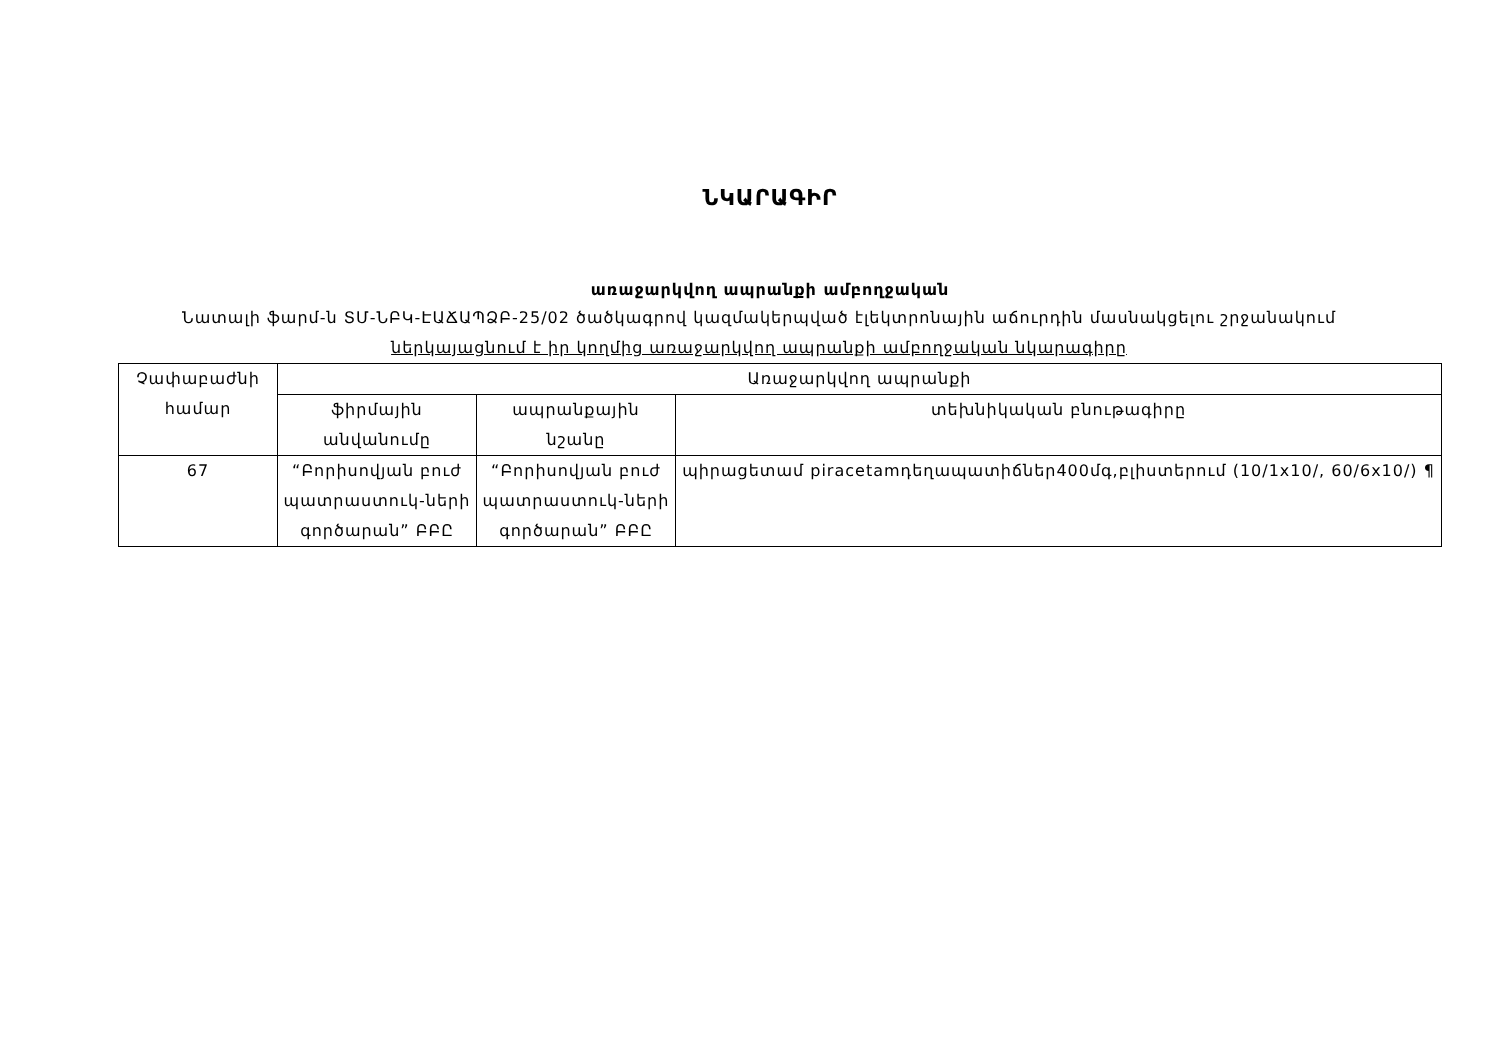ՆԿԱՐԱԳԻՐ
առաջարկվող ապրանքի ամբողջական
Նատալի ֆարմ-ն ՏՄ-ՆԲԿ-ԷԱՃԱՊՁԲ-25/02 ծածկագրով կազմակերպված էլեկտրոնային աճուրդին մասնակցելու շրջանակում ներկայացնում է իր կողմից առաջարկվող ապրանքի ամբողջական նկարագիրը
| Չափաբաժնի համար | Առաջարկվող ապրանքի | | |
| --- | --- | --- | --- |
| | ֆիրմային անվանումը | ապրանքային նշանը | տեխնիկական բնութագիրը |
| 67 | “Բորիսովյան բուժ պատրաստուկ-ների գործարան” ԲԲԸ | “Բորիսովյան բուժ պատրաստուկ-ների գործարան” ԲԲԸ | պիրացետամ piracetamդեղապատիճներ400մգ,բլիստերում (10/1x10/, 60/6x10/) ¶ |